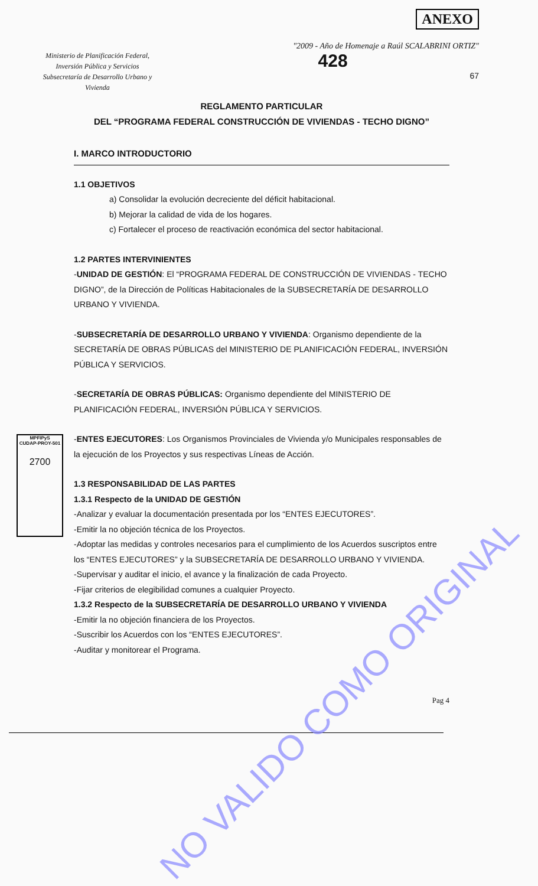Ministerio de Planificación Federal,
Inversión Pública y Servicios
Subsecretaría de Desarrollo Urbano y
Vivienda
ANEXO
"2009 - Año de Homenaje a Raúl SCALABRINI ORTIZ"
428
67
REGLAMENTO PARTICULAR
DEL “PROGRAMA FEDERAL CONSTRUCCIÓN DE VIVIENDAS - TECHO DIGNO”
I. MARCO INTRODUCTORIO
1.1 OBJETIVOS
a) Consolidar la evolución decreciente del déficit habitacional.
b) Mejorar la calidad de vida de los hogares.
c) Fortalecer el proceso de reactivación económica del sector habitacional.
1.2 PARTES INTERVINIENTES
-UNIDAD DE GESTIÓN: El “PROGRAMA FEDERAL DE CONSTRUCCIÓN DE VIVIENDAS - TECHO DIGNO”, de la Dirección de Políticas Habitacionales de la SUBSECRETARÍA DE DESARROLLO URBANO Y VIVIENDA.
-SUBSECRETARÍA DE DESARROLLO URBANO Y VIVIENDA: Organismo dependiente de la SECRETARÍA DE OBRAS PÚBLICAS del MINISTERIO DE PLANIFICACIÓN FEDERAL, INVERSIÓN PÚBLICA Y SERVICIOS.
-SECRETARÍA DE OBRAS PÚBLICAS: Organismo dependiente del MINISTERIO DE PLANIFICACIÓN FEDERAL, INVERSIÓN PÚBLICA Y SERVICIOS.
-ENTES EJECUTORES: Los Organismos Provinciales de Vivienda y/o Municipales responsables de la ejecución de los Proyectos y sus respectivas Líneas de Acción.
1.3 RESPONSABILIDAD DE LAS PARTES
1.3.1 Respecto de la UNIDAD DE GESTIÓN
-Analizar y evaluar la documentación presentada por los “ENTES EJECUTORES”.
-Emitir la no objeción técnica de los Proyectos.
-Adoptar las medidas y controles necesarios para el cumplimiento de los Acuerdos suscriptos entre los “ENTES EJECUTORES” y la SUBSECRETARÍA DE DESARROLLO URBANO Y VIVIENDA.
-Supervisar y auditar el inicio, el avance y la finalización de cada Proyecto.
-Fijar criterios de elegibilidad comunes a cualquier Proyecto.
1.3.2 Respecto de la SUBSECRETARÍA DE DESARROLLO URBANO Y VIVIENDA
-Emitir la no objeción financiera de los Proyectos.
-Suscribir los Acuerdos con los “ENTES EJECUTORES”.
-Auditar y monitorear el Programa.
Pag 4
MPFIPyS
CUDAP-PROY-501
2700
NO VALIDO COMO ORIGINAL